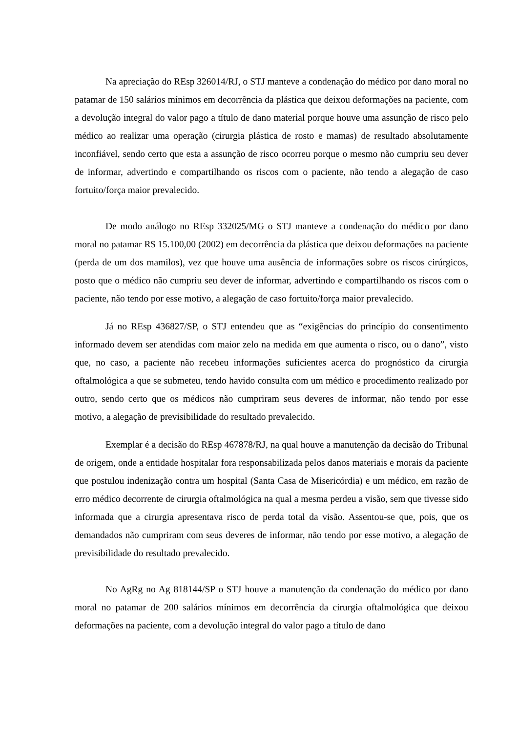Na apreciação do REsp 326014/RJ, o STJ manteve a condenação do médico por dano moral no patamar de 150 salários mínimos em decorrência da plástica que deixou deformações na paciente, com a devolução integral do valor pago a título de dano material porque houve uma assunção de risco pelo médico ao realizar uma operação (cirurgia plástica de rosto e mamas) de resultado absolutamente inconfiável, sendo certo que esta a assunção de risco ocorreu porque o mesmo não cumpriu seu dever de informar, advertindo e compartilhando os riscos com o paciente, não tendo a alegação de caso fortuito/força maior prevalecido.
De modo análogo no REsp 332025/MG o STJ manteve a condenação do médico por dano moral no patamar R$ 15.100,00 (2002) em decorrência da plástica que deixou deformações na paciente (perda de um dos mamilos), vez que houve uma ausência de informações sobre os riscos cirúrgicos, posto que o médico não cumpriu seu dever de informar, advertindo e compartilhando os riscos com o paciente, não tendo por esse motivo, a alegação de caso fortuito/força maior prevalecido.
Já no REsp 436827/SP, o STJ entendeu que as “exigências do princípio do consentimento informado devem ser atendidas com maior zelo na medida em que aumenta o risco, ou o dano”, visto que, no caso, a paciente não recebeu informações suficientes acerca do prognóstico da cirurgia oftalmológica a que se submeteu, tendo havido consulta com um médico e procedimento realizado por outro, sendo certo que os médicos não cumpriram seus deveres de informar, não tendo por esse motivo, a alegação de previsibilidade do resultado prevalecido.
Exemplar é a decisão do REsp 467878/RJ, na qual houve a manutenção da decisão do Tribunal de origem, onde a entidade hospitalar fora responsabilizada pelos danos materiais e morais da paciente que postulou indenização contra um hospital (Santa Casa de Misericórdia) e um médico, em razão de erro médico decorrente de cirurgia oftalmológica na qual a mesma perdeu a visão, sem que tivesse sido informada que a cirurgia apresentava risco de perda total da visão. Assentou-se que, pois, que os demandados não cumpriram com seus deveres de informar, não tendo por esse motivo, a alegação de previsibilidade do resultado prevalecido.
No AgRg no Ag 818144/SP o STJ houve a manutenção da condenação do médico por dano moral no patamar de 200 salários mínimos em decorrência da cirurgia oftalmológica que deixou deformações na paciente, com a devolução integral do valor pago a título de dano